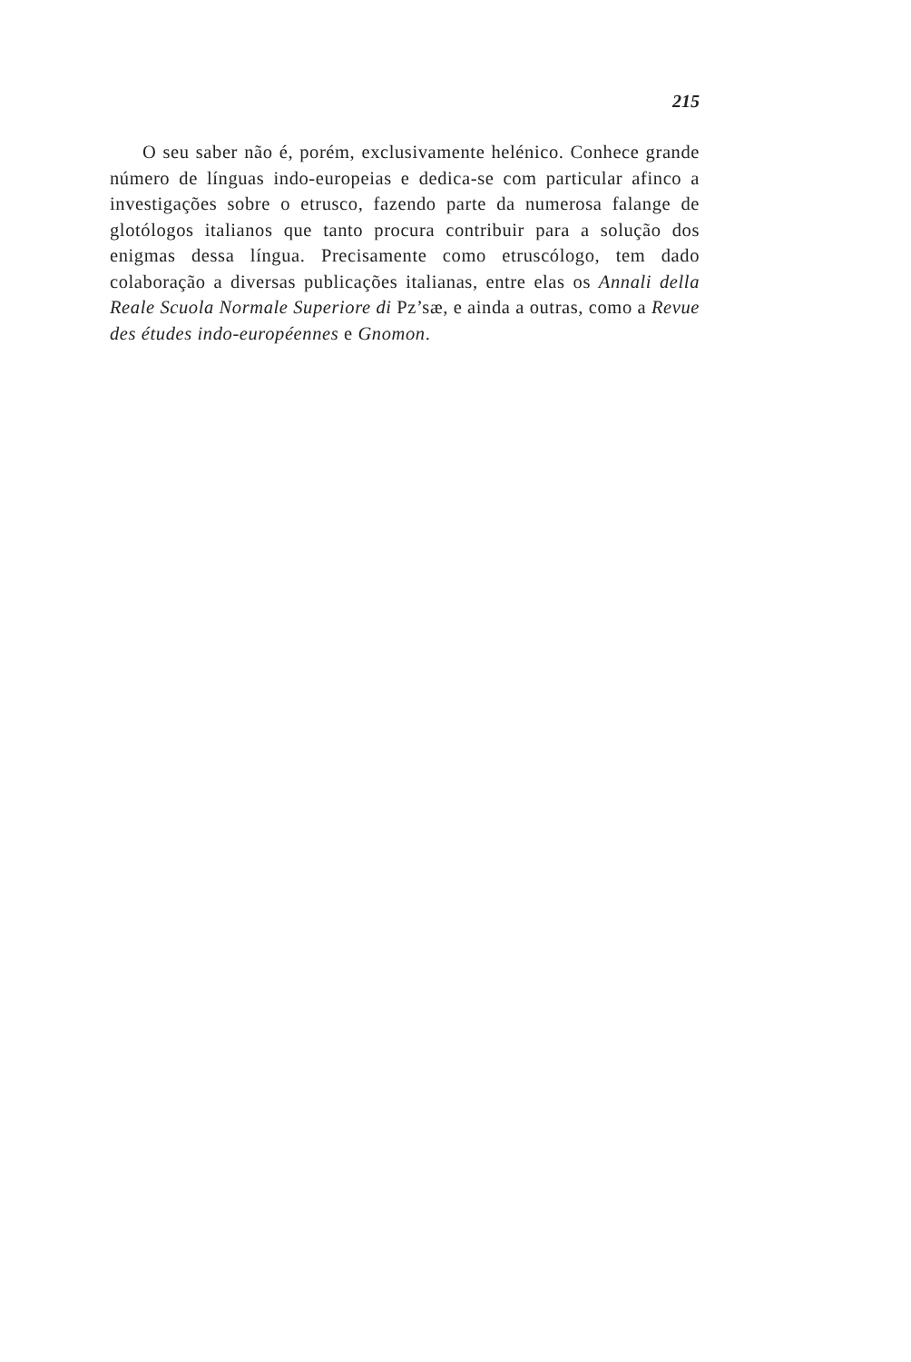215
O seu saber não é, porém, exclusivamente helénico. Conhece grande número de línguas indo-europeias e dedica-se com particular afinco a investigações sobre o etrusco, fazendo parte da numerosa falange de glotólogos italianos que tanto procura contribuir para a solução dos enigmas dessa língua. Precisamente como etruscólogo, tem dado colaboração a diversas publicações italianas, entre elas os Annali della Reale Scuola Normale Superiore di Pz’sæ, e ainda a outras, como a Revue des études indo-européennes e Gnomon.